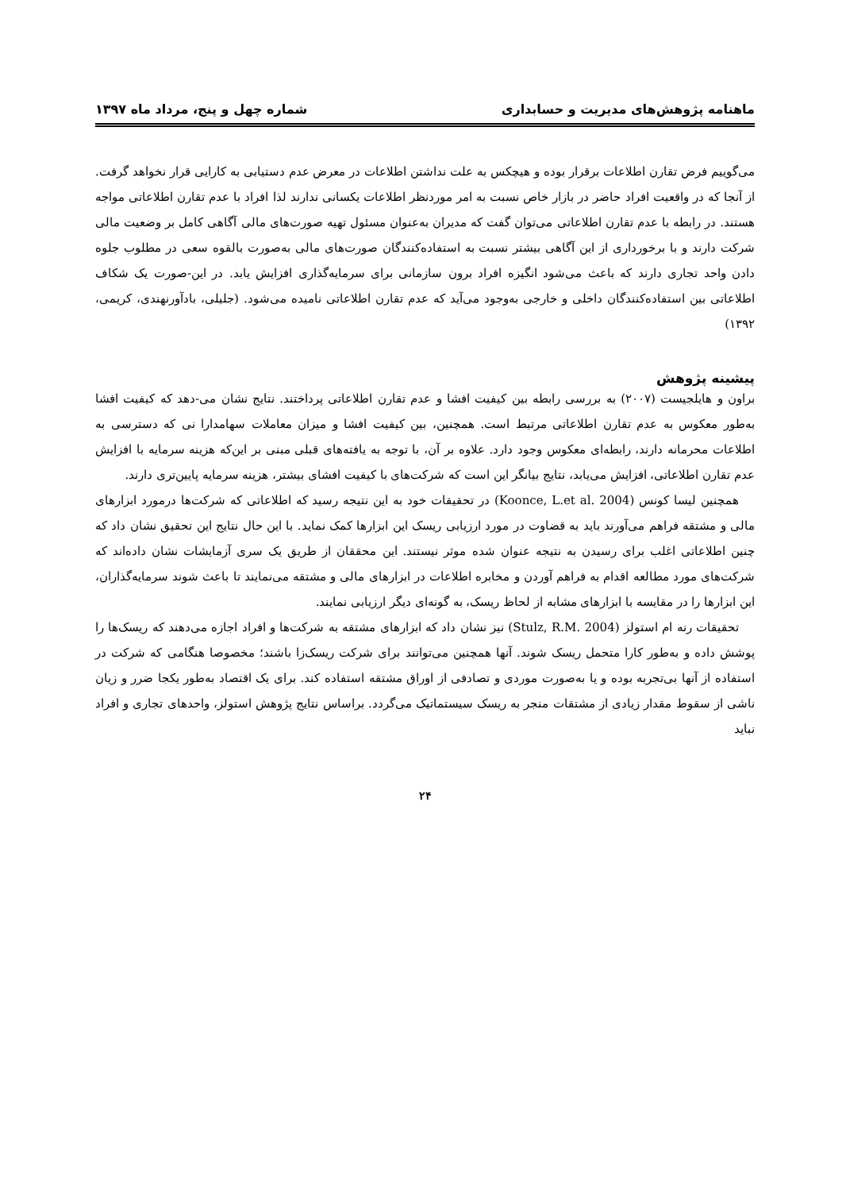ماهنامه پژوهش‌های مدیریت و حسابداری شماره چهل و پنج، مرداد ماه ۱۳۹۷
می‌گوییم فرض تقارن اطلاعات برقرار بوده و هیچکس به علت نداشتن اطلاعات در معرض عدم دستیابی به کارایی قرار نخواهد گرفت. از آنجا که در واقعیت افراد حاضر در بازار خاص نسبت به امر موردنظر اطلاعات یکسانی ندارند لذا افراد با عدم تقارن اطلاعاتی مواجه هستند. در رابطه با عدم تقارن اطلاعاتی می‌توان گفت که مدیران به‌عنوان مسئول تهیه صورت‌های مالی آگاهی کامل بر وضعیت مالی شرکت دارند و با برخورداری از این آگاهی بیشتر نسبت به استفاده‌کنندگان صورت‌های مالی به‌صورت بالقوه سعی در مطلوب جلوه دادن واحد تجاری دارند که باعث می‌شود انگیزه افراد برون سازمانی برای سرمایه‌گذاری افزایش یابد. در این-صورت یک شکاف اطلاعاتی بین استفاده‌کنندگان داخلی و خارجی به‌وجود می‌آید که عدم تقارن اطلاعاتی نامیده می‌شود. (جلیلی، بادآورنهندی، کریمی، ۱۳۹۲)
پیشینه پژوهش
براون و هایلجیست (۲۰۰۷) به بررسی رابطه بین کیفیت افشا و عدم تقارن اطلاعاتی پرداختند. نتایج نشان می-دهد که کیفیت افشا به‌طور معکوس به عدم تقارن اطلاعاتی مرتبط است. همچنین، بین کیفیت افشا و میزان معاملات سهامدارا نی که دسترسی به اطلاعات محرمانه دارند، رابطه‌ای معکوس وجود دارد. علاوه بر آن، با توجه به یافته‌های قبلی مبنی بر این‌که هزینه سرمایه با افزایش عدم تقارن اطلاعاتی، افزایش می‌یابد، نتایج بیانگر این است که شرکت‌های با کیفیت افشای بیشتر، هزینه سرمایه پایین‌تری دارند.
همچنین لیسا کونس (Koonce, L.et al. 2004) در تحقیقات خود به این نتیجه رسید که اطلاعاتی که شرکت‌ها درمورد ابزارهای مالی و مشتقه فراهم می‌آورند باید به قضاوت در مورد ارزیابی ریسک این ابزارها کمک نماید. با این حال نتایج این تحقیق نشان داد که چنین اطلاعاتی اغلب برای رسیدن به نتیجه عنوان شده موثر نیستند. این محققان از طریق یک سری آزمایشات نشان داده‌اند که شرکت‌های مورد مطالعه اقدام به فراهم آوردن و مخابره اطلاعات در ابزارهای مالی و مشتقه می‌نمایند تا باعث شوند سرمایه‌گذاران، این ابزارها را در مقایسه با ابزارهای مشابه از لحاظ ریسک، به گونه‌ای دیگر ارزیابی نمایند.
تحقیقات رنه ام استولز (Stulz, R.M. 2004) نیز نشان داد که ابزارهای مشتقه به شرکت‌ها و افراد اجازه می‌دهند که ریسک‌ها را پوشش داده و به‌طور کارا متحمل ریسک شوند. آنها همچنین می‌توانند برای شرکت ریسک‌زا باشند؛ مخصوصا هنگامی که شرکت در استفاده از آنها بی‌تجربه بوده و یا به‌صورت موردی و تصادفی از اوراق مشتقه استفاده کند. برای یک اقتصاد به‌طور یکجا ضرر و زیان ناشی از سقوط مقدار زیادی از مشتقات منجر به ریسک سیستماتیک می‌گردد. براساس نتایج پژوهش استولز، واحدهای تجاری و افراد نباید
۲۴